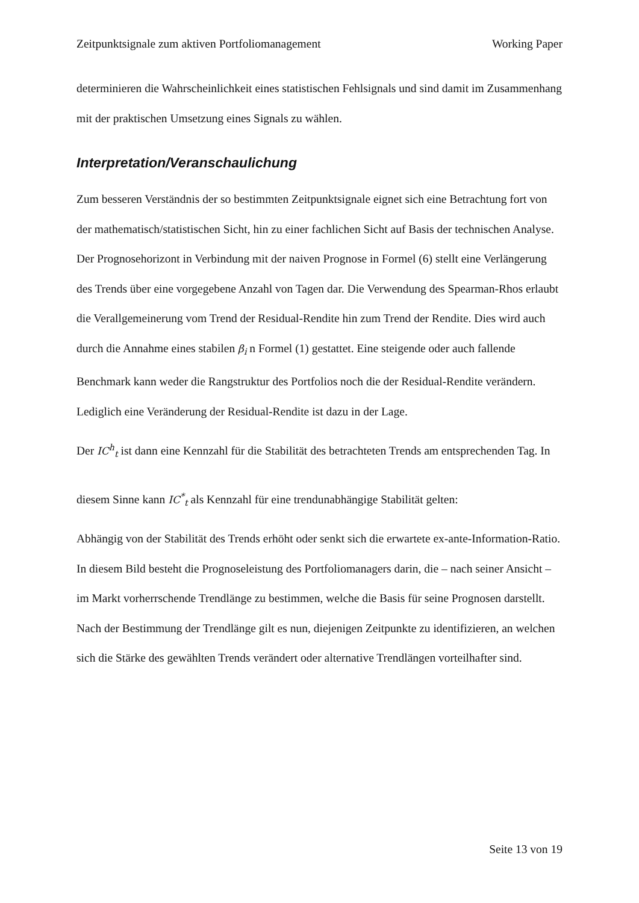Zeitpunktsignale zum aktiven Portfoliomanagement Working Paper
determinieren die Wahrscheinlichkeit eines statistischen Fehlsignals und sind damit im Zusammenhang mit der praktischen Umsetzung eines Signals zu wählen.
Interpretation/Veranschaulichung
Zum besseren Verständnis der so bestimmten Zeitpunktsignale eignet sich eine Betrachtung fort von der mathematisch/statistischen Sicht, hin zu einer fachlichen Sicht auf Basis der technischen Analyse.
Der Prognosehorizont in Verbindung mit der naiven Prognose in Formel (6) stellt eine Verlängerung des Trends über eine vorgegebene Anzahl von Tagen dar. Die Verwendung des Spearman-Rhos erlaubt die Verallgemeinerung vom Trend der Residual-Rendite hin zum Trend der Rendite. Dies wird auch durch die Annahme eines stabilen β<sub>i</sub> n Formel (1) gestattet. Eine steigende oder auch fallende Benchmark kann weder die Rangstruktur des Portfolios noch die der Residual-Rendite verändern. Lediglich eine Veränderung der Residual-Rendite ist dazu in der Lage.
Der IC<sup>h</sup><sub>t</sub> ist dann eine Kennzahl für die Stabilität des betrachteten Trends am entsprechenden Tag. In diesem Sinne kann IC<sup>*</sup><sub>t</sub> als Kennzahl für eine trendunabhängige Stabilität gelten:
Abhängig von der Stabilität des Trends erhöht oder senkt sich die erwartete ex-ante-Information-Ratio.
In diesem Bild besteht die Prognoseleistung des Portfoliomanagers darin, die – nach seiner Ansicht – im Markt vorherrschende Trendlänge zu bestimmen, welche die Basis für seine Prognosen darstellt. Nach der Bestimmung der Trendlänge gilt es nun, diejenigen Zeitpunkte zu identifizieren, an welchen sich die Stärke des gewählten Trends verändert oder alternative Trendlängen vorteilhafter sind.
Seite 13 von 19